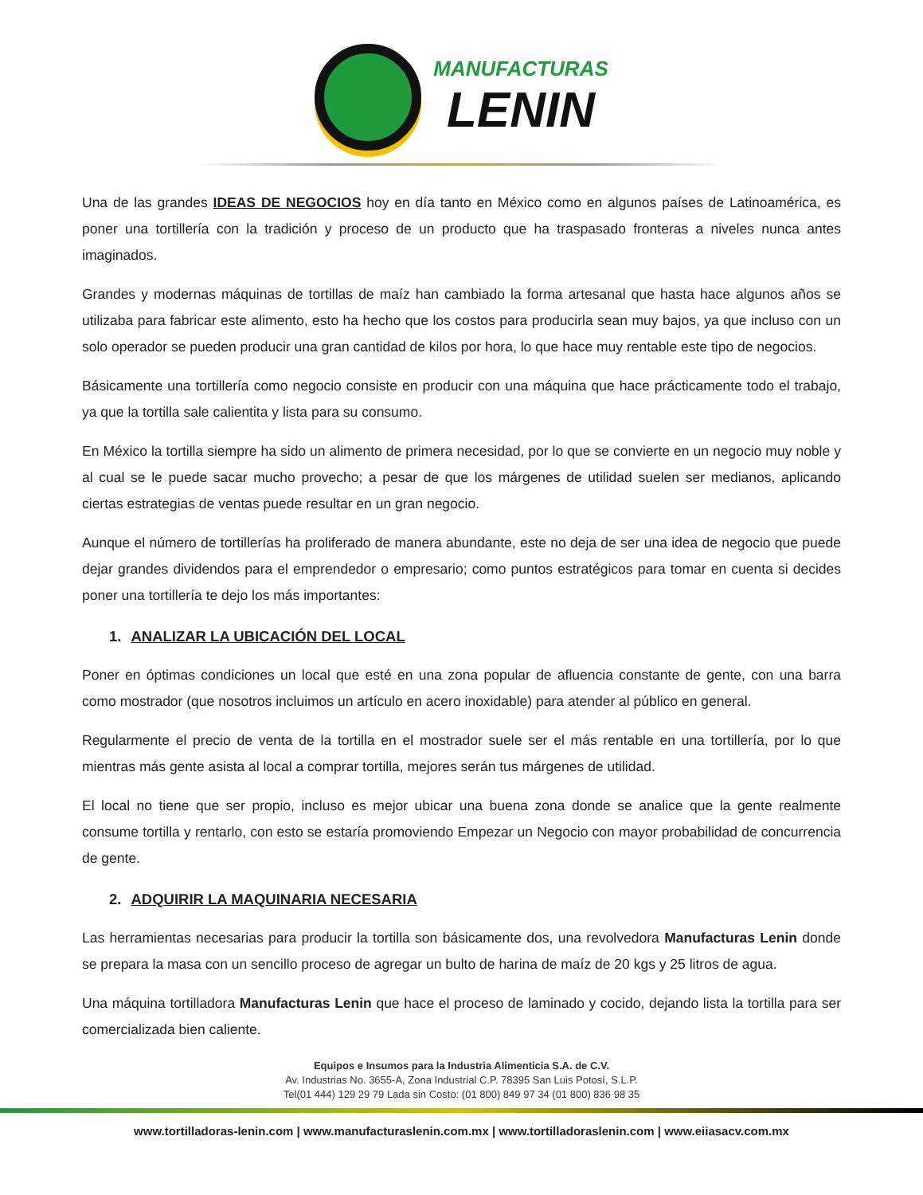MANUFACTURAS LENIN
Una de las grandes IDEAS DE NEGOCIOS hoy en día tanto en México como en algunos países de Latinoamérica, es poner una tortillería con la tradición y proceso de un producto que ha traspasado fronteras a niveles nunca antes imaginados.
Grandes y modernas máquinas de tortillas de maíz han cambiado la forma artesanal que hasta hace algunos años se utilizaba para fabricar este alimento, esto ha hecho que los costos para producirla sean muy bajos, ya que incluso con un solo operador se pueden producir una gran cantidad de kilos por hora, lo que hace muy rentable este tipo de negocios.
Básicamente una tortillería como negocio consiste en producir con una máquina que hace prácticamente todo el trabajo, ya que la tortilla sale calientita y lista para su consumo.
En México la tortilla siempre ha sido un alimento de primera necesidad, por lo que se convierte en un negocio muy noble y al cual se le puede sacar mucho provecho; a pesar de que los márgenes de utilidad suelen ser medianos, aplicando ciertas estrategias de ventas puede resultar en un gran negocio.
Aunque el número de tortillerías ha proliferado de manera abundante, este no deja de ser una idea de negocio que puede dejar grandes dividendos para el emprendedor o empresario; como puntos estratégicos para tomar en cuenta si decides poner una tortillería te dejo los más importantes:
1. ANALIZAR LA UBICACIÓN DEL LOCAL
Poner en óptimas condiciones un local que esté en una zona popular de afluencia constante de gente, con una barra como mostrador (que nosotros incluimos un artículo en acero inoxidable) para atender al público en general.
Regularmente el precio de venta de la tortilla en el mostrador suele ser el más rentable en una tortillería, por lo que mientras más gente asista al local a comprar tortilla, mejores serán tus márgenes de utilidad.
El local no tiene que ser propio, incluso es mejor ubicar una buena zona donde se analice que la gente realmente consume tortilla y rentarlo, con esto se estaría promoviendo Empezar un Negocio con mayor probabilidad de concurrencia de gente.
2. ADQUIRIR LA MAQUINARIA NECESARIA
Las herramientas necesarias para producir la tortilla son básicamente dos, una revolvedora Manufacturas Lenin donde se prepara la masa con un sencillo proceso de agregar un bulto de harina de maíz de 20 kgs y 25 litros de agua.
Una máquina tortilladora Manufacturas Lenin que hace el proceso de laminado y cocido, dejando lista la tortilla para ser comercializada bien caliente.
Equipos e Insumos para la Industria Alimenticia S.A. de C.V.
Av. Industrias No. 3655-A, Zona Industrial C.P. 78395 San Luis Potosí, S.L.P.
Tel(01 444) 129 29 79 Lada sin Costo: (01 800) 849 97 34 (01 800) 836 98 35
www.tortilladoras-lenin.com | www.manufacturaslenin.com.mx | www.tortilladoraslenin.com | www.eiiasacv.com.mx